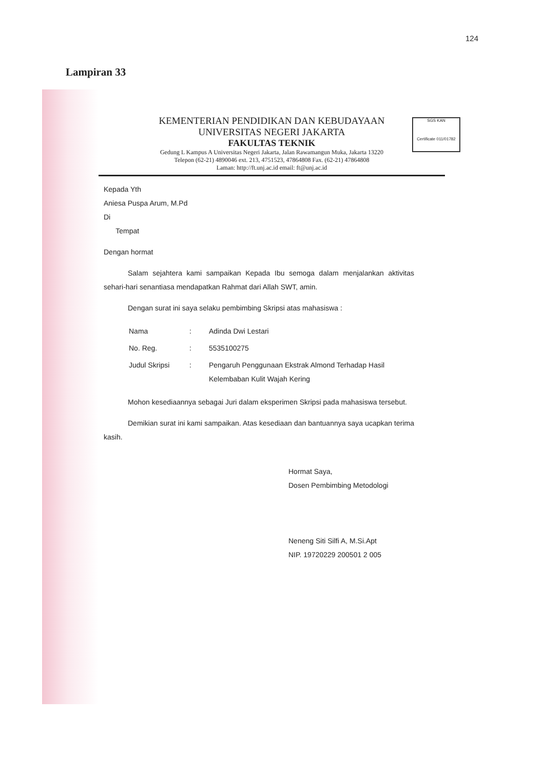124
Lampiran 33
SGS KAN
Certificate 011/01782
KEMENTERIAN PENDIDIKAN DAN KEBUDAYAAN
UNIVERSITAS NEGERI JAKARTA
FAKULTAS TEKNIK
Gedung L Kampus A Universitas Negeri Jakarta, Jalan Rawamangun Muka, Jakarta 13220
Telepon (62-21) 4890046 ext. 213, 4751523, 47864808 Fax. (62-21) 47864808
Laman: http://ft.unj.ac.id email: ft@unj.ac.id
Kepada Yth
Aniesa Puspa Arum, M.Pd
Di
Tempat
Dengan hormat
Salam sejahtera kami sampaikan Kepada Ibu semoga dalam menjalankan aktivitas sehari-hari senantiasa mendapatkan Rahmat dari Allah SWT, amin.
Dengan surat ini saya selaku pembimbing Skripsi atas mahasiswa :
| Nama | : | Adinda Dwi Lestari |
| No. Reg. | : | 5535100275 |
| Judul Skripsi | : | Pengaruh Penggunaan Ekstrak Almond Terhadap Hasil Kelembaban Kulit Wajah Kering |
Mohon kesediaannya sebagai Juri dalam eksperimen Skripsi pada mahasiswa tersebut.
Demikian surat ini kami sampaikan. Atas kesediaan dan bantuannya saya ucapkan terima kasih.
Hormat Saya,
Dosen Pembimbing Metodologi
Neneng Siti Silfi A, M.Si.Apt
NIP. 19720229 200501 2 005